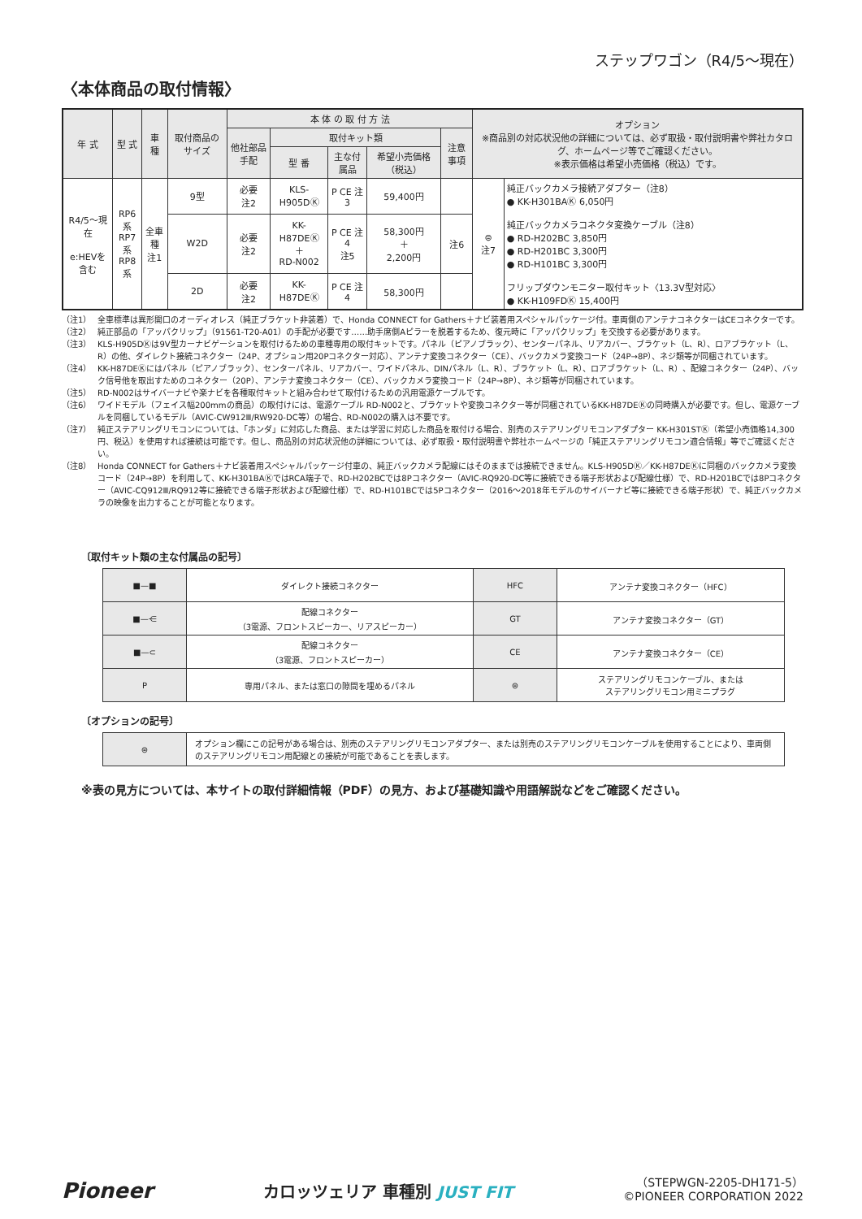ステップワゴン（R4/5～現在）
〈本体商品の取付情報〉
| 年 式 | 型 式 | 車 種 | 取付商品のサイズ | 本 体 の 取 付 方 法 | | | | | オプション ※商品別の対応状況他の詳細については、必ず取扱・取付説明書や弊社カタログ、ホームページ等でご確認ください。 ※表示価格は希望小売価格（税込）です。 | |
| --- | --- | --- | --- | --- | --- | --- | --- | --- | --- | --- |
| | | | | 他社部品手配 | 取付キット類 | | | 注意事項 | | |
| | | | | | 型 番 | 主な付属品 | 希望小売価格（税込） | | | |
| R4/5～現在 e:HEVを含む | RP6系 RP7系 RP8系 | 全車種 注1 | 9型 | 必要 注2 | KLS-H905DⓀ | P CE 注3 | 59,400円 | | ⊜ 注7 | 純正バックカメラ接続アダプター（注8） ● KK-H301BAⓀ 6,050円 純正バックカメラコネクタ変換ケーブル（注8） ● RD-H202BC 3,850円 ● RD-H201BC 3,300円 ● RD-H101BC 3,300円 フリップダウンモニター取付キット〈13.3V型対応〉 ● KK-H109FDⓀ 15,400円 |
| | | | W2D | 必要 注2 | KK-H87DEⓀ ＋ RD-N002 | P CE 注4 注5 | 58,300円 ＋ 2,200円 | 注6 | | |
| | | | 2D | 必要 注2 | KK-H87DEⓀ | P CE 注4 | 58,300円 | | | |
（注1） 全車標準は異形開口のオーディオレス（純正ブラケット非装着）で、Honda CONNECT for Gathers＋ナビ装着用スペシャルパッケージ付。車両側のアンテナコネクターはCEコネクターです。
（注2） 純正部品の「アッパクリップ」（91561-T20-A01）の手配が必要です……助手席側Aピラーを脱着するため、復元時に「アッパクリップ」を交換する必要があります。
（注3） KLS-H905DⓀは9V型カーナビゲーションを取付けるための車種専用の取付キットです。パネル（ピアノブラック）、センターパネル、リアカバー、ブラケット（L、R）、ロアブラケット（L、R）の他、ダイレクト接続コネクター（24P、オプション用20Pコネクター対応）、アンテナ変換コネクター（CE）、バックカメラ変換コード（24P→8P）、ネジ類等が同梱されています。
（注4） KK-H87DEⓀにはパネル（ピアノブラック）、センターパネル、リアカバー、ワイドパネル、DINパネル（L、R）、ブラケット（L、R）、ロアブラケット（L、R）、配線コネクター（24P）、バック信号他を取出すためのコネクター（20P）、アンテナ変換コネクター（CE）、バックカメラ変換コード（24P→8P）、ネジ類等が同梱されています。
（注5） RD-N002はサイバーナビや楽ナビを各種取付キットと組み合わせて取付けるための汎用電源ケーブルです。
（注6） ワイドモデル（フェイス幅200mmの商品）の取付けには、電源ケーブル RD-N002と、ブラケットや変換コネクター等が同梱されているKK-H87DEⓀの同時購入が必要です。但し、電源ケーブルを同梱しているモデル（AVIC-CW912Ⅲ/RW920-DC等）の場合、RD-N002の購入は不要です。
（注7） 純正ステアリングリモコンについては、「ホンダ」に対応した商品、または学習に対応した商品を取付ける場合、別売のステアリングリモコンアダプター KK-H301STⓀ（希望小売価格14,300円、税込）を使用すれば接続は可能です。但し、商品別の対応状況他の詳細については、必ず取扱・取付説明書や弊社ホームページの「純正ステアリングリモコン適合情報」等でご確認ください。
（注8） Honda CONNECT for Gathers＋ナビ装着用スペシャルパッケージ付車の、純正バックカメラ配線にはそのままでは接続できません。KLS-H905DⓀ／KK-H87DEⓀに同梱のバックカメラ変換コード（24P→8P）を利用して、KK-H301BAⓀではRCA端子で、RD-H202BCでは8Pコネクター（AVIC-RQ920-DC等に接続できる端子形状および配線仕様）で、RD-H201BCでは8Pコネクター（AVIC-CQ912Ⅲ/RQ912等に接続できる端子形状および配線仕様）で、RD-H101BCでは5Pコネクター（2016～2018年モデルのサイバーナビ等に接続できる端子形状）で、純正バックカメラの映像を出力することが可能となります。
〔取付キット類の主な付属品の記号〕
| ■—■ | ダイレクト接続コネクター | HFC | アンテナ変換コネクター（HFC） |
| ■—⋲ | 配線コネクター （3電源、フロントスピーカー、リアスピーカー） | GT | アンテナ変換コネクター（GT） |
| ■—⊂ | 配線コネクター （3電源、フロントスピーカー） | CE | アンテナ変換コネクター（CE） |
| P | 専用パネル、または窓口の隙間を埋めるパネル | ⊜ | ステアリングリモコンケーブル、または ステアリングリモコン用ミニプラグ |
〔オプションの記号〕
| ⊜ | オプション欄にこの記号がある場合は、別売のステアリングリモコンアダプター、または別売のステアリングリモコンケーブルを使用することにより、車両側のステアリングリモコン用配線との接続が可能であることを表します。 |
※表の見方については、本サイトの取付詳細情報（PDF）の見方、および基礎知識や用語解説などをご確認ください。
Pioneer
カロッツェリア 車種別 JUST FIT
（STEPWGN-2205-DH171-5）
©PIONEER CORPORATION 2022